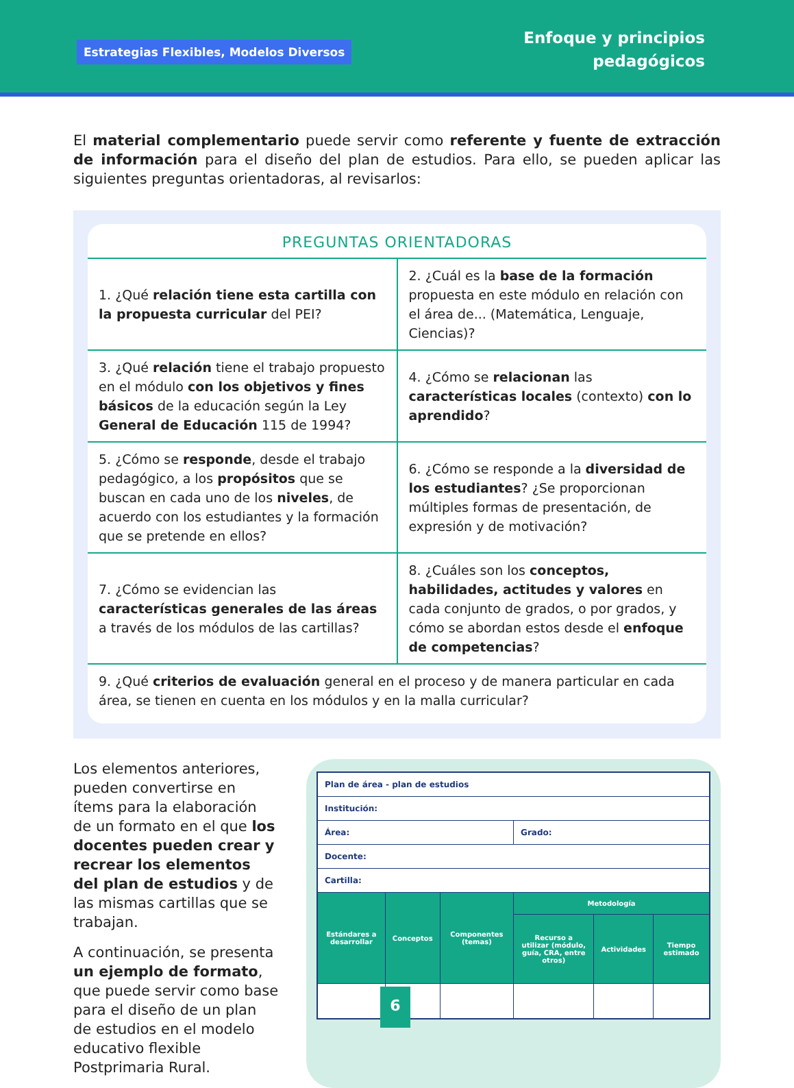Estrategias Flexibles, Modelos Diversos
Enfoque y principios
pedagógicos
El material complementario puede servir como referente y fuente de extracción de información para el diseño del plan de estudios. Para ello, se pueden aplicar las siguientes preguntas orientadoras, al revisarlos:
PREGUNTAS ORIENTADORAS
| 1. ¿Qué relación tiene esta cartilla con la propuesta curricular del PEI? | 2. ¿Cuál es la base de la formación propuesta en este módulo en relación con el área de... (Matemática, Lenguaje, Ciencias)? |
| 3. ¿Qué relación tiene el trabajo propuesto en el módulo con los objetivos y fines básicos de la educación según la Ley General de Educación 115 de 1994? | 4. ¿Cómo se relacionan las características locales (contexto) con lo aprendido ? |
| 5. ¿Cómo se responde , desde el trabajo pedagógico, a los propósitos que se buscan en cada uno de los niveles , de acuerdo con los estudiantes y la formación que se pretende en ellos? | 6. ¿Cómo se responde a la diversidad de los estudiantes ? ¿Se proporcionan múltiples formas de presentación, de expresión y de motivación? |
| 7. ¿Cómo se evidencian las características generales de las áreas a través de los módulos de las cartillas? | 8. ¿Cuáles son los conceptos, habilidades, actitudes y valores en cada conjunto de grados, o por grados, y cómo se abordan estos desde el enfoque de competencias ? |
| 9. ¿Qué criterios de evaluación general en el proceso y de manera particular en cada área, se tienen en cuenta en los módulos y en la malla curricular? | |
Los elementos anteriores, pueden convertirse en ítems para la elaboración de un formato en el que los docentes pueden crear y recrear los elementos del plan de estudios y de las mismas cartillas que se trabajan.
A continuación, se presenta un ejemplo de formato, que puede servir como base para el diseño de un plan de estudios en el modelo educativo flexible Postprimaria Rural.
| Plan de área - plan de estudios | | | | | |
| Institución: | | | | | |
| Área: | | | Grado: | | |
| Docente: | | | | | |
| Cartilla: | | | | | |
| Estándares a desarrollar | Conceptos | Componentes (temas) | Metodología | | |
| | | | Recurso a utilizar (módulo, guía, CRA, entre otros) | Actividades | Tiempo estimado |
6